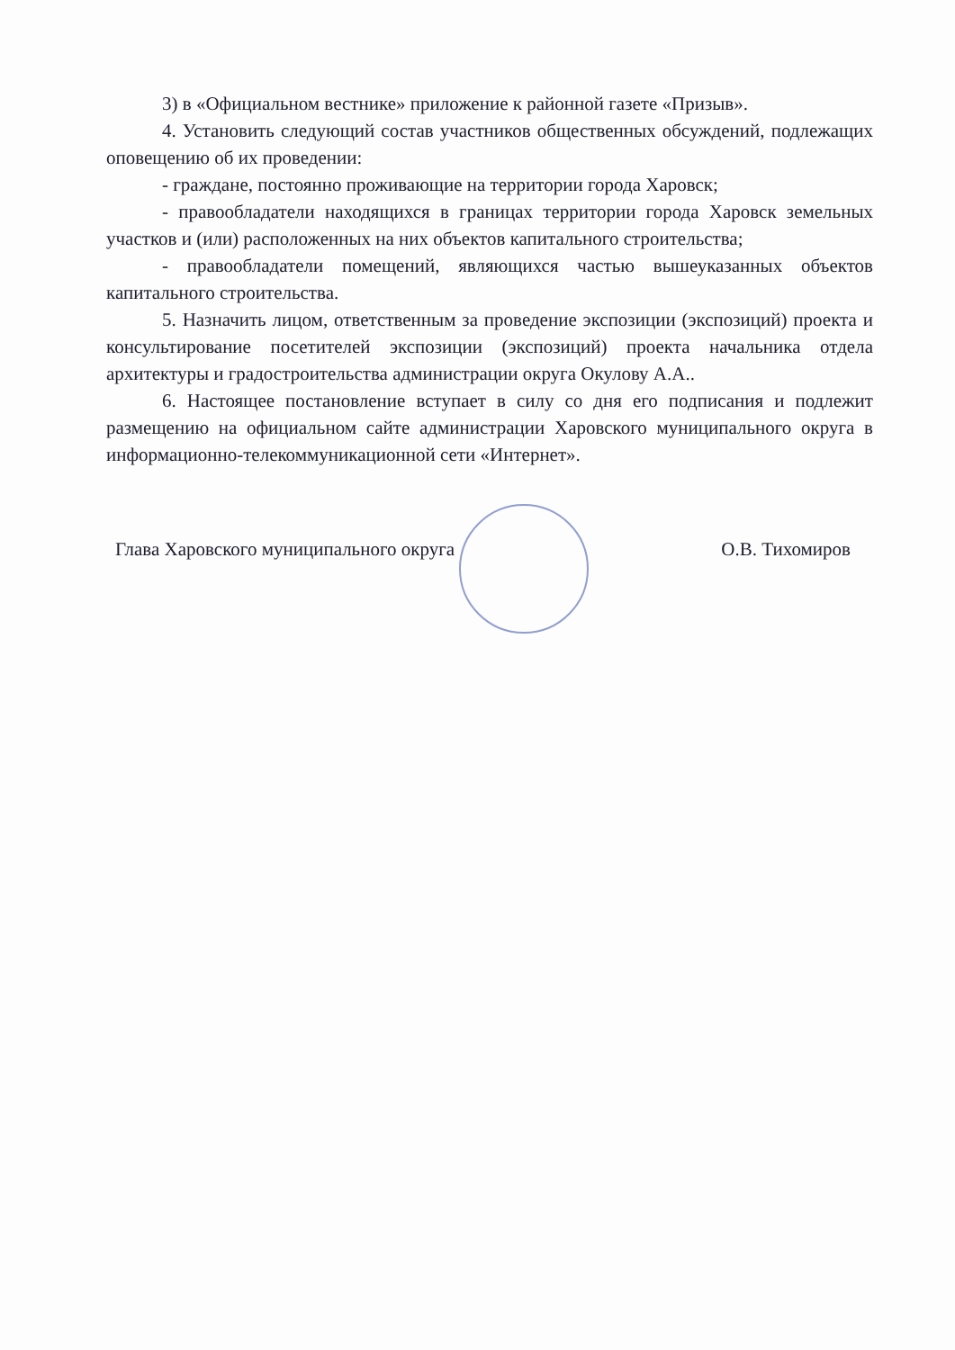3) в «Официальном вестнике» приложение к районной газете «Призыв».
4. Установить следующий состав участников общественных обсуждений, подлежащих оповещению об их проведении:
- граждане, постоянно проживающие на территории города Харовск;
- правообладатели находящихся в границах территории города Харовск земельных участков и (или) расположенных на них объектов капитального строительства;
- правообладатели помещений, являющихся частью вышеуказанных объектов капитального строительства.
5. Назначить лицом, ответственным за проведение экспозиции (экспозиций) проекта и консультирование посетителей экспозиции (экспозиций) проекта начальника отдела архитектуры и градостроительства администрации округа Окулову А.А..
6. Настоящее постановление вступает в силу со дня его подписания и подлежит размещению на официальном сайте администрации Харовского муниципального округа в информационно-телекоммуникационной сети «Интернет».
Глава Харовского муниципального округа О.В. Тихомиров